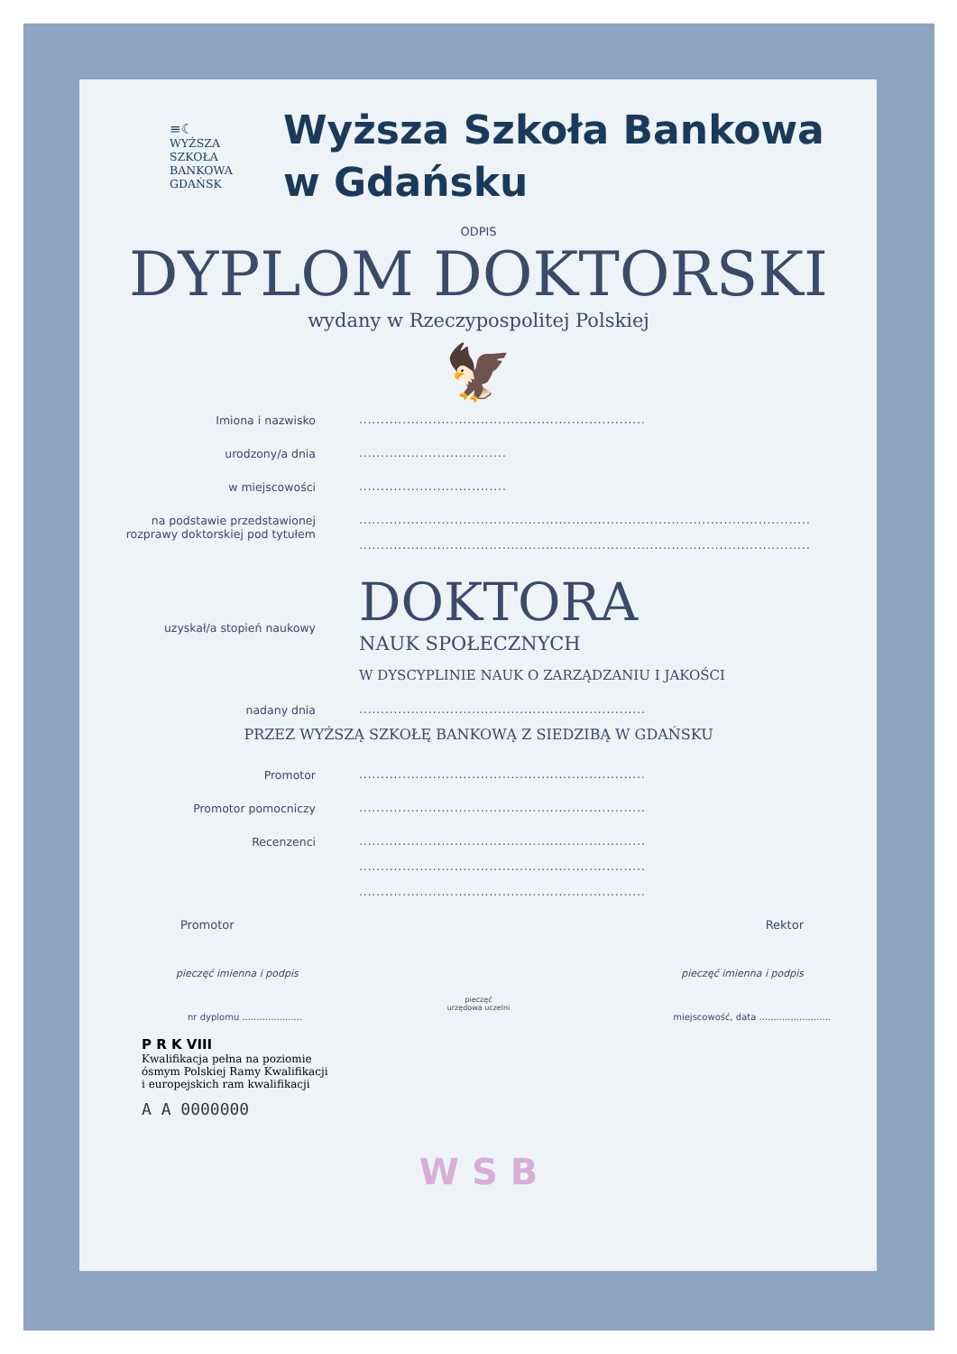≡☾
WYŻSZA SZKOŁA
BANKOWA
GDAŃSK
Wyższa Szkoła Bankowa
w Gdańsku
ODPIS
DYPLOM DOKTORSKI
wydany w Rzeczypospolitej Polskiej
🦅
Imiona i nazwisko ..................................................................
urodzony/a dnia ..................................
w miejscowości ..................................
na podstawie przedstawionej
rozprawy doktorskiej pod tytułem
........................................................................................................
........................................................................................................
uzyskał/a stopień naukowy
DOKTORA
NAUK SPOŁECZNYCH
W DYSCYPLINIE NAUK O ZARZĄDZANIU I JAKOŚCI
nadany dnia ..................................................................
PRZEZ WYŻSZĄ SZKOŁĘ BANKOWĄ Z SIEDZIBĄ W GDAŃSKU
Promotor ..................................................................
Promotor pomocniczy ..................................................................
Recenzenci ..................................................................
..................................................................
..................................................................
Promotor Rektor
pieczęć imienna i podpis pieczęć imienna i podpis
pieczęć
urzędowa uczelni
nr dyplomu ..................... miejscowość, data .........................
P R K VIII
Kwalifikacja pełna na poziomie
ósmym Polskiej Ramy Kwalifikacji
i europejskich ram kwalifikacji
A A 0000000
W S B